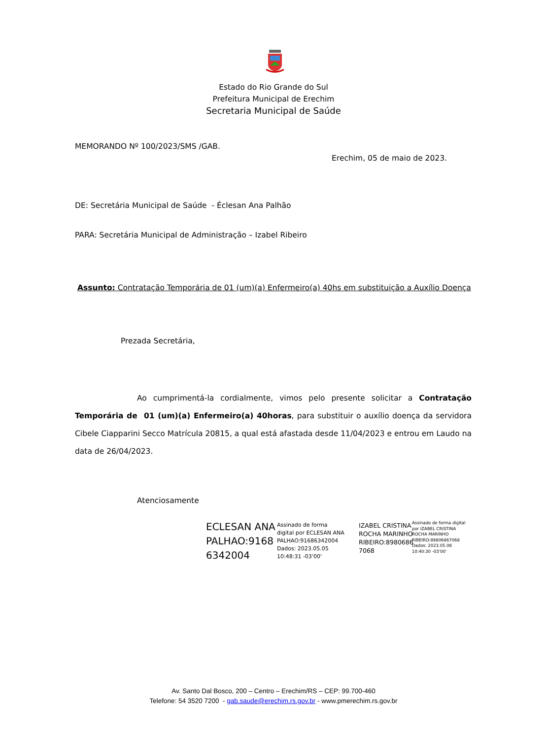Estado do Rio Grande do Sul
Prefeitura Municipal de Erechim
Secretaria Municipal de Saúde
MEMORANDO Nº 100/2023/SMS /GAB.
Erechim, 05 de maio de 2023.
DE: Secretária Municipal de Saúde - Éclesan Ana Palhão
PARA: Secretária Municipal de Administração – Izabel Ribeiro
Assunto: Contratação Temporária de 01 (um)(a) Enfermeiro(a) 40hs em substituição a Auxílio Doença
Prezada Secretária,
Ao cumprimentá-la cordialmente, vimos pelo presente solicitar a Contratação Temporária de 01 (um)(a) Enfermeiro(a) 40horas, para substituir o auxílio doença da servidora Cibele Ciapparini Secco Matrícula 20815, a qual está afastada desde 11/04/2023 e entrou em Laudo na data de 26/04/2023.
Atenciosamente
ECLESAN ANA
PALHAO:9168
6342004
Assinado de forma
digital por ECLESAN ANA
PALHAO:91686342004
Dados: 2023.05.05
10:48:31 -03'00'
IZABEL CRISTINA
ROCHA MARINHO
RIBEIRO:8980686
7068
Assinado de forma digital
por IZABEL CRISTINA
ROCHA MARINHO
RIBEIRO:89806867068
Dados: 2023.05.08
10:40:30 -03'00'
Av. Santo Dal Bosco, 200 – Centro – Erechim/RS – CEP: 99.700-460
Telefone: 54 3520 7200 - gab.saude@erechim.rs.gov.br - www.pmerechim.rs.gov.br